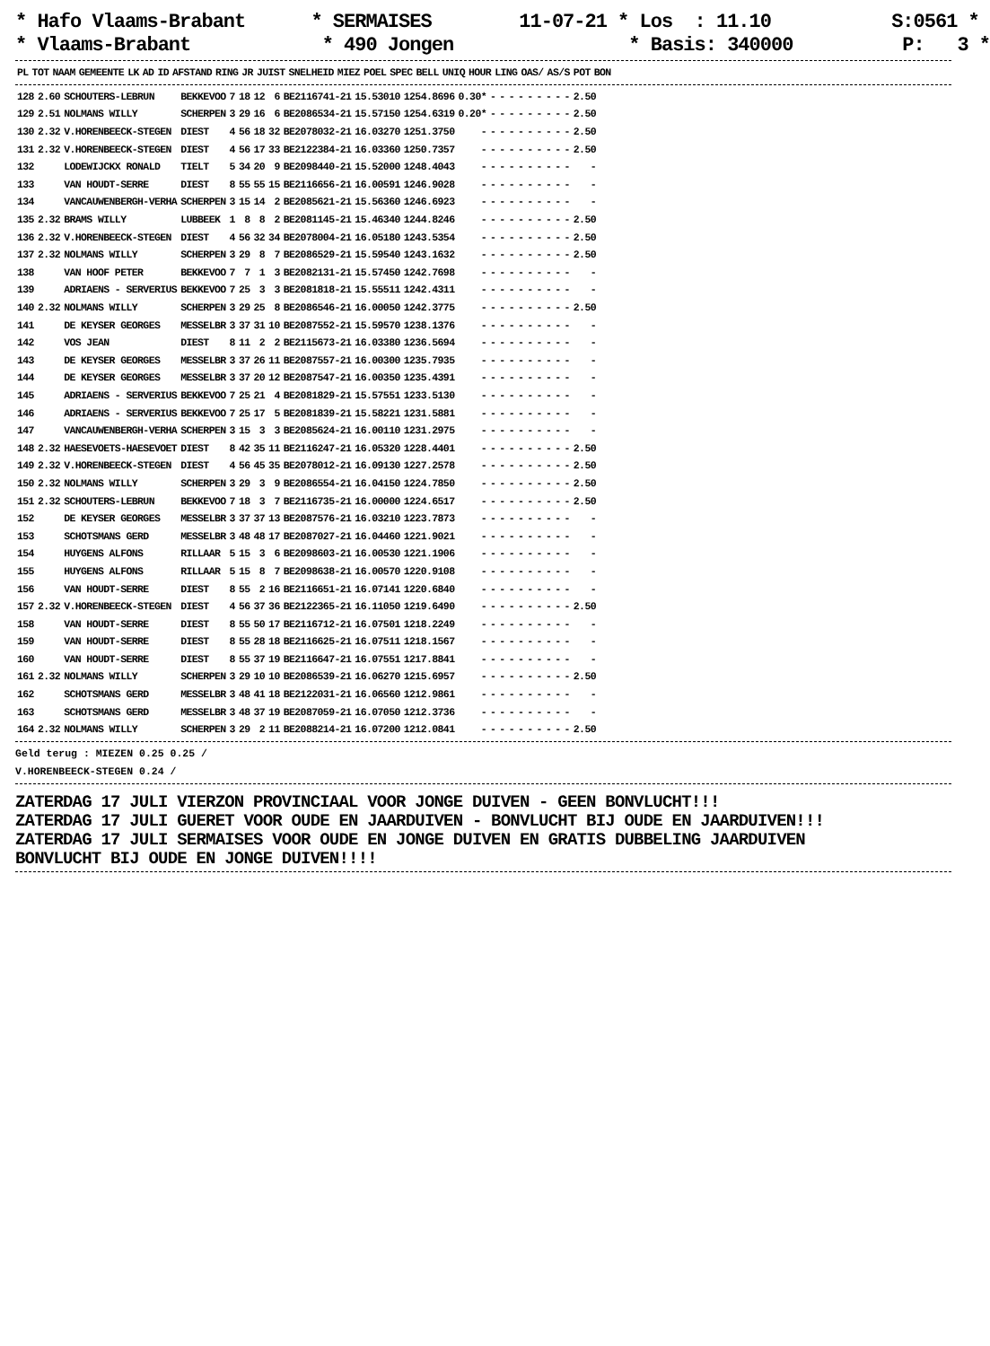* Hafo Vlaams-Brabant * SERMAISES 11-07-21 * Los : 11.10 S:0561 * * Vlaams-Brabant * 490 Jongen * Basis: 340000 P: 3 *
| PL | TOT | NAAM | GEMEENTE | LK | AD | ID | AFSTAND | RING | JR | JUIST | SNELHEID | MIEZ | POEL | SPEC | BELL | UNIQ | HOUR | LING | OAS/ | AS/S | POT | BON |
| --- | --- | --- | --- | --- | --- | --- | --- | --- | --- | --- | --- | --- | --- | --- | --- | --- | --- | --- | --- | --- | --- | --- |
| 128 | 2.60 | SCHOUTERS-LEBRUN | BEKKEVOO | 7 | 18 | 12 | 6 | BE2116741-21 | 15.53010 | 1254.8696 | 0.30* | - | - | - | - | - | - | - | - | - | 2.50 |
| 129 | 2.51 | NOLMANS WILLY | SCHERPEN | 3 | 29 | 16 | 6 | BE2086534-21 | 15.57150 | 1254.6319 | 0.20* | - | - | - | - | - | - | - | - | - | 2.50 |
| 130 | 2.32 | V.HORENBEECK-STEGEN | DIEST | 4 | 56 | 18 | 32 | BE2078032-21 | 16.03270 | 1251.3750 | - | - | - | - | - | - | - | - | - | - | 2.50 |
| 131 | 2.32 | V.HORENBEECK-STEGEN | DIEST | 4 | 56 | 17 | 33 | BE2122384-21 | 16.03360 | 1250.7357 | - | - | - | - | - | - | - | - | - | - | 2.50 |
| 132 | | LODEWIJCKX RONALD | TIELT | 5 | 34 | 20 | 9 | BE2098440-21 | 15.52000 | 1248.4043 | - | - | - | - | - | - | - | - | - | - | - |
| 133 | | VAN HOUDT-SERRE | DIEST | 8 | 55 | 55 | 15 | BE2116656-21 | 16.00591 | 1246.9028 | - | - | - | - | - | - | - | - | - | - | - |
| 134 | | VANCAUWENBERGH-VERHA | SCHERPEN | 3 | 15 | 14 | 2 | BE2085621-21 | 15.56360 | 1246.6923 | - | - | - | - | - | - | - | - | - | - | - |
| 135 | 2.32 | BRAMS WILLY | LUBBEEK | 1 | 8 | 8 | 2 | BE2081145-21 | 15.46340 | 1244.8246 | - | - | - | - | - | - | - | - | - | - | 2.50 |
| 136 | 2.32 | V.HORENBEECK-STEGEN | DIEST | 4 | 56 | 32 | 34 | BE2078004-21 | 16.05180 | 1243.5354 | - | - | - | - | - | - | - | - | - | - | 2.50 |
| 137 | 2.32 | NOLMANS WILLY | SCHERPEN | 3 | 29 | 8 | 7 | BE2086529-21 | 15.59540 | 1243.1632 | - | - | - | - | - | - | - | - | - | - | 2.50 |
| 138 | | VAN HOOF PETER | BEKKEVOO | 7 | 7 | 1 | 3 | BE2082131-21 | 15.57450 | 1242.7698 | - | - | - | - | - | - | - | - | - | - | - |
| 139 | | ADRIAENS - SERVERIUS | BEKKEVOO | 7 | 25 | 3 | 3 | BE2081818-21 | 15.55511 | 1242.4311 | - | - | - | - | - | - | - | - | - | - | - |
| 140 | 2.32 | NOLMANS WILLY | SCHERPEN | 3 | 29 | 25 | 8 | BE2086546-21 | 16.00050 | 1242.3775 | - | - | - | - | - | - | - | - | - | - | 2.50 |
| 141 | | DE KEYSER GEORGES | MESSELBR | 3 | 37 | 31 | 10 | BE2087552-21 | 15.59570 | 1238.1376 | - | - | - | - | - | - | - | - | - | - | - |
| 142 | | VOS JEAN | DIEST | 8 | 11 | 2 | 2 | BE2115673-21 | 16.03380 | 1236.5694 | - | - | - | - | - | - | - | - | - | - | - |
| 143 | | DE KEYSER GEORGES | MESSELBR | 3 | 37 | 26 | 11 | BE2087557-21 | 16.00300 | 1235.7935 | - | - | - | - | - | - | - | - | - | - | - |
| 144 | | DE KEYSER GEORGES | MESSELBR | 3 | 37 | 20 | 12 | BE2087547-21 | 16.00350 | 1235.4391 | - | - | - | - | - | - | - | - | - | - | - |
| 145 | | ADRIAENS - SERVERIUS | BEKKEVOO | 7 | 25 | 21 | 4 | BE2081829-21 | 15.57551 | 1233.5130 | - | - | - | - | - | - | - | - | - | - | - |
| 146 | | ADRIAENS - SERVERIUS | BEKKEVOO | 7 | 25 | 17 | 5 | BE2081839-21 | 15.58221 | 1231.5881 | - | - | - | - | - | - | - | - | - | - | - |
| 147 | | VANCAUWENBERGH-VERHA | SCHERPEN | 3 | 15 | 3 | 3 | BE2085624-21 | 16.00110 | 1231.2975 | - | - | - | - | - | - | - | - | - | - | - |
| 148 | 2.32 | HAESEVOETS-HAESEVOET | DIEST | 8 | 42 | 35 | 11 | BE2116247-21 | 16.05320 | 1228.4401 | - | - | - | - | - | - | - | - | - | - | 2.50 |
| 149 | 2.32 | V.HORENBEECK-STEGEN | DIEST | 4 | 56 | 45 | 35 | BE2078012-21 | 16.09130 | 1227.2578 | - | - | - | - | - | - | - | - | - | - | 2.50 |
| 150 | 2.32 | NOLMANS WILLY | SCHERPEN | 3 | 29 | 3 | 9 | BE2086554-21 | 16.04150 | 1224.7850 | - | - | - | - | - | - | - | - | - | - | 2.50 |
| 151 | 2.32 | SCHOUTERS-LEBRUN | BEKKEVOO | 7 | 18 | 3 | 7 | BE2116735-21 | 16.00000 | 1224.6517 | - | - | - | - | - | - | - | - | - | - | 2.50 |
| 152 | | DE KEYSER GEORGES | MESSELBR | 3 | 37 | 37 | 13 | BE2087576-21 | 16.03210 | 1223.7873 | - | - | - | - | - | - | - | - | - | - | - |
| 153 | | SCHOTSMANS GERD | MESSELBR | 3 | 48 | 48 | 17 | BE2087027-21 | 16.04460 | 1221.9021 | - | - | - | - | - | - | - | - | - | - | - |
| 154 | | HUYGENS ALFONS | RILLAAR | 5 | 15 | 3 | 6 | BE2098603-21 | 16.00530 | 1221.1906 | - | - | - | - | - | - | - | - | - | - | - |
| 155 | | HUYGENS ALFONS | RILLAAR | 5 | 15 | 8 | 7 | BE2098638-21 | 16.00570 | 1220.9108 | - | - | - | - | - | - | - | - | - | - | - |
| 156 | | VAN HOUDT-SERRE | DIEST | 8 | 55 | 2 | 16 | BE2116651-21 | 16.07141 | 1220.6840 | - | - | - | - | - | - | - | - | - | - | - |
| 157 | 2.32 | V.HORENBEECK-STEGEN | DIEST | 4 | 56 | 37 | 36 | BE2122365-21 | 16.11050 | 1219.6490 | - | - | - | - | - | - | - | - | - | - | 2.50 |
| 158 | | VAN HOUDT-SERRE | DIEST | 8 | 55 | 50 | 17 | BE2116712-21 | 16.07501 | 1218.2249 | - | - | - | - | - | - | - | - | - | - | - |
| 159 | | VAN HOUDT-SERRE | DIEST | 8 | 55 | 28 | 18 | BE2116625-21 | 16.07511 | 1218.1567 | - | - | - | - | - | - | - | - | - | - | - |
| 160 | | VAN HOUDT-SERRE | DIEST | 8 | 55 | 37 | 19 | BE2116647-21 | 16.07551 | 1217.8841 | - | - | - | - | - | - | - | - | - | - | - |
| 161 | 2.32 | NOLMANS WILLY | SCHERPEN | 3 | 29 | 10 | 10 | BE2086539-21 | 16.06270 | 1215.6957 | - | - | - | - | - | - | - | - | - | - | 2.50 |
| 162 | | SCHOTSMANS GERD | MESSELBR | 3 | 48 | 41 | 18 | BE2122031-21 | 16.06560 | 1212.9861 | - | - | - | - | - | - | - | - | - | - | - |
| 163 | | SCHOTSMANS GERD | MESSELBR | 3 | 48 | 37 | 19 | BE2087059-21 | 16.07050 | 1212.3736 | - | - | - | - | - | - | - | - | - | - | - |
| 164 | 2.32 | NOLMANS WILLY | SCHERPEN | 3 | 29 | 2 | 11 | BE2088214-21 | 16.07200 | 1212.0841 | - | - | - | - | - | - | - | - | - | - | 2.50 |
Geld terug : MIEZEN 0.25 0.25 /
V.HORENBEECK-STEGEN 0.24 /
ZATERDAG 17 JULI VIERZON PROVINCIAAL VOOR JONGE DUIVEN - GEEN BONVLUCHT!!!
ZATERDAG 17 JULI GUERET VOOR OUDE EN JAARDUIVEN - BONVLUCHT BIJ OUDE EN JAARDUIVEN!!!
ZATERDAG 17 JULI SERMAISES VOOR OUDE EN JONGE DUIVEN EN GRATIS DUBBELING JAARDUIVEN
BONVLUCHT BIJ OUDE EN JONGE DUIVEN!!!!